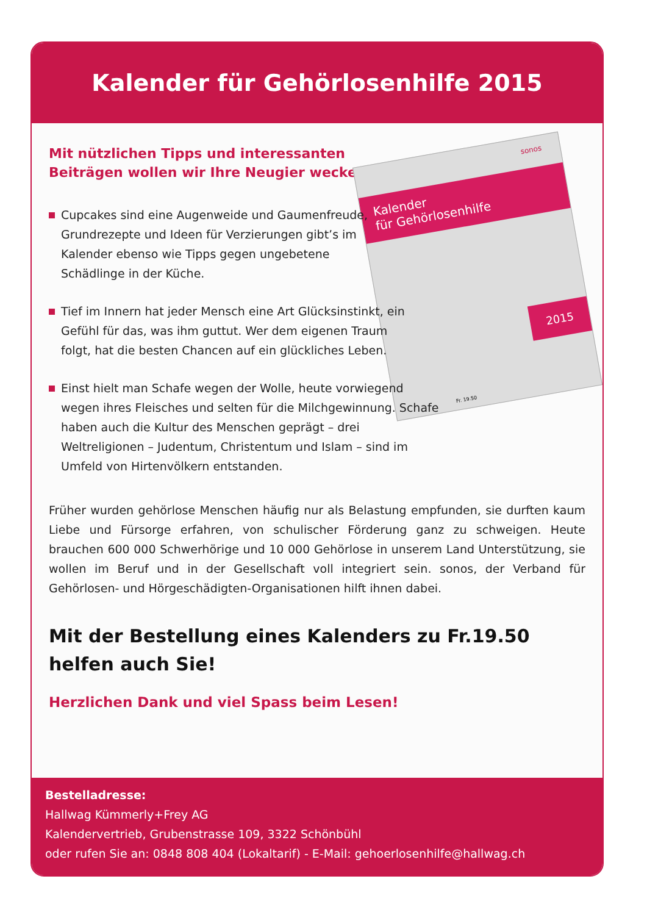Kalender für Gehörlosenhilfe 2015
sonos
Kalender
für Gehörlosenhilfe
2015
Fr. 19.50
Mit nützlichen Tipps und interessanten Beiträgen wollen wir Ihre Neugier wecken:
Cupcakes sind eine Augenweide und Gaumenfreude, Grundrezepte und Ideen für Verzierungen gibt’s im Kalender ebenso wie Tipps gegen ungebetene Schädlinge in der Küche.
Tief im Innern hat jeder Mensch eine Art Glücksinstinkt, ein Gefühl für das, was ihm guttut. Wer dem eigenen Traum folgt, hat die besten Chancen auf ein glückliches Leben.
Einst hielt man Schafe wegen der Wolle, heute vorwiegend wegen ihres Fleisches und selten für die Milchgewinnung. Schafe haben auch die Kultur des Menschen geprägt – drei Weltreligionen – Judentum, Christentum und Islam – sind im Umfeld von Hirtenvölkern entstanden.
Früher wurden gehörlose Menschen häufig nur als Belastung empfunden, sie durften kaum Liebe und Fürsorge erfahren, von schulischer Förderung ganz zu schweigen. Heute brauchen 600 000 Schwerhörige und 10 000 Gehörlose in unserem Land Unterstützung, sie wollen im Beruf und in der Gesellschaft voll integriert sein. sonos, der Verband für Gehörlosen- und Hörgeschädigten-Organisationen hilft ihnen dabei.
Mit der Bestellung eines Kalenders zu Fr.19.50
helfen auch Sie!
Herzlichen Dank und viel Spass beim Lesen!
Bestelladresse:
Hallwag Kümmerly+Frey AG
Kalendervertrieb, Grubenstrasse 109, 3322 Schönbühl
oder rufen Sie an: 0848 808 404 (Lokaltarif) - E-Mail: gehoerlosenhilfe@hallwag.ch